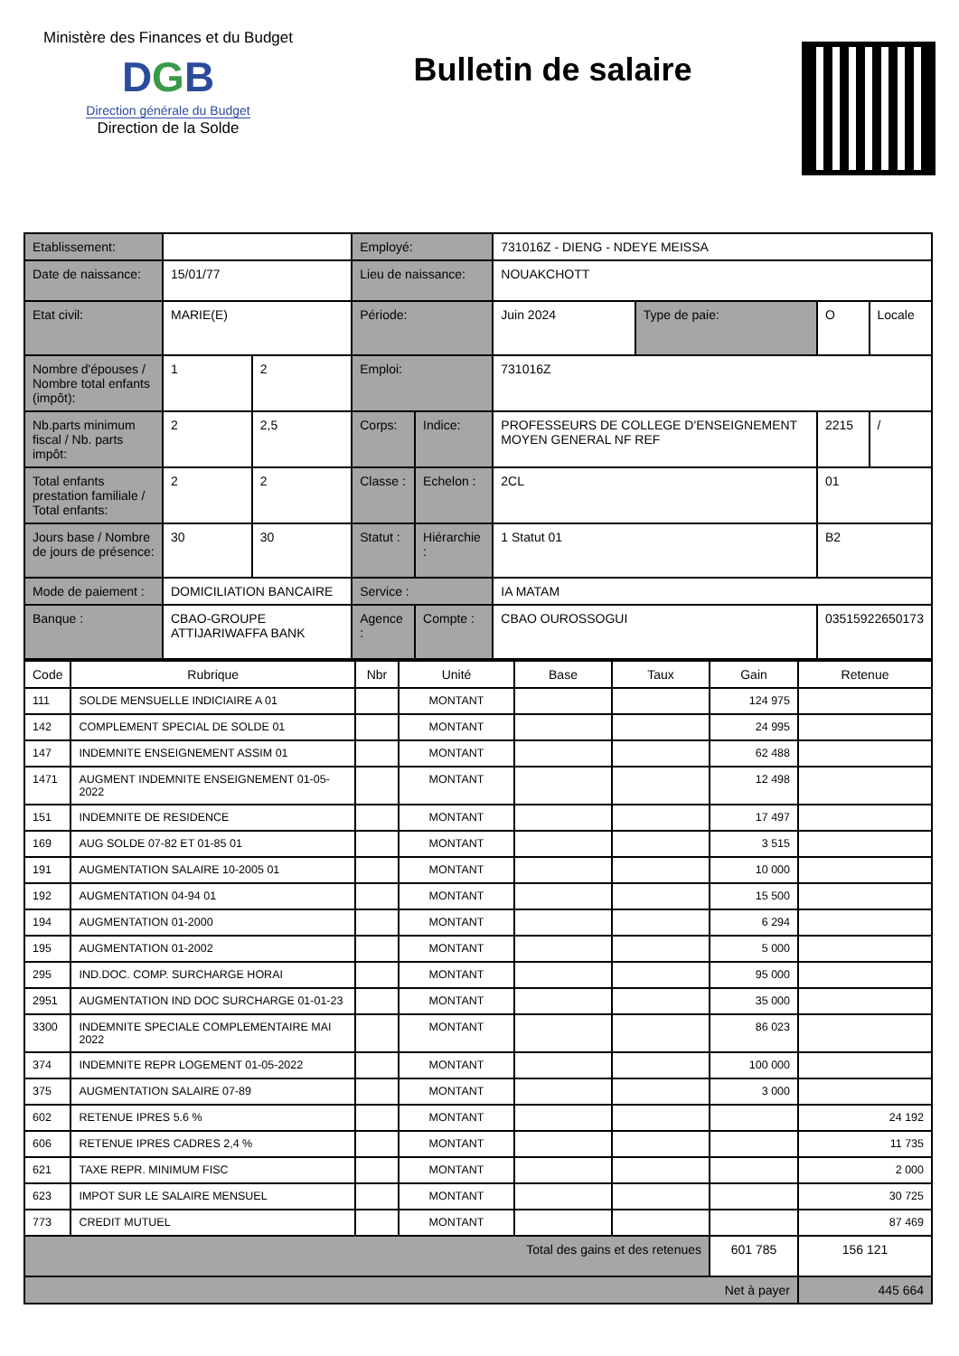Ministère des Finances et du Budget
DGB
Direction générale du Budget
Direction de la Solde
Bulletin de salaire
| Etablissement: | | | Employé: | | 731016Z - DIENG - NDEYE MEISSA | | | |
| Date de naissance: | 15/01/77 | | Lieu de naissance: | | NOUAKCHOTT | | | |
| Etat civil: | MARIE(E) | | Période: | | Juin 2024 | Type de paie: | O | Locale |
| Nombre d'épouses / Nombre total enfants (impôt): | 1 | 2 | Emploi: | | 731016Z | | | |
| Nb.parts minimum fiscal / Nb. parts impôt: | 2 | 2,5 | Corps: | Indice: | PROFESSEURS DE COLLEGE D'ENSEIGNEMENT MOYEN GENERAL NF REF | | 2215 | / |
| Total enfants prestation familiale / Total enfants: | 2 | 2 | Classe : | Echelon : | 2CL | | 01 | |
| Jours base / Nombre de jours de présence: | 30 | 30 | Statut : | Hiérarchie : | 1 Statut 01 | | B2 | |
| Mode de paiement : | DOMICILIATION BANCAIRE | | Service : | | IA MATAM | | | |
| Banque : | CBAO-GROUPE ATTIJARIWAFFA BANK | | Agence : | Compte : | CBAO OUROSSOGUI | | 03515922650173 | |
| Code | Rubrique | Nbr | Unité | Base | Taux | Gain | Retenue |
| --- | --- | --- | --- | --- | --- | --- | --- |
| 111 | SOLDE MENSUELLE INDICIAIRE A 01 | | MONTANT | | | 124 975 | |
| 142 | COMPLEMENT SPECIAL DE SOLDE 01 | | MONTANT | | | 24 995 | |
| 147 | INDEMNITE ENSEIGNEMENT ASSIM 01 | | MONTANT | | | 62 488 | |
| 1471 | AUGMENT INDEMNITE ENSEIGNEMENT 01-05-2022 | | MONTANT | | | 12 498 | |
| 151 | INDEMNITE DE RESIDENCE | | MONTANT | | | 17 497 | |
| 169 | AUG SOLDE 07-82 ET 01-85 01 | | MONTANT | | | 3 515 | |
| 191 | AUGMENTATION SALAIRE 10-2005 01 | | MONTANT | | | 10 000 | |
| 192 | AUGMENTATION 04-94 01 | | MONTANT | | | 15 500 | |
| 194 | AUGMENTATION 01-2000 | | MONTANT | | | 6 294 | |
| 195 | AUGMENTATION 01-2002 | | MONTANT | | | 5 000 | |
| 295 | IND.DOC. COMP. SURCHARGE HORAI | | MONTANT | | | 95 000 | |
| 2951 | AUGMENTATION IND DOC SURCHARGE 01-01-23 | | MONTANT | | | 35 000 | |
| 3300 | INDEMNITE SPECIALE COMPLEMENTAIRE MAI 2022 | | MONTANT | | | 86 023 | |
| 374 | INDEMNITE REPR LOGEMENT 01-05-2022 | | MONTANT | | | 100 000 | |
| 375 | AUGMENTATION SALAIRE 07-89 | | MONTANT | | | 3 000 | |
| 602 | RETENUE IPRES 5.6 % | | MONTANT | | | | 24 192 |
| 606 | RETENUE IPRES CADRES 2,4 % | | MONTANT | | | | 11 735 |
| 621 | TAXE REPR. MINIMUM FISC | | MONTANT | | | | 2 000 |
| 623 | IMPOT SUR LE SALAIRE MENSUEL | | MONTANT | | | | 30 725 |
| 773 | CREDIT MUTUEL | | MONTANT | | | | 87 469 |
| Total des gains et des retenues | | | | | | 601 785 | 156 121 |
| Net à payer | | | | | | | 445 664 |